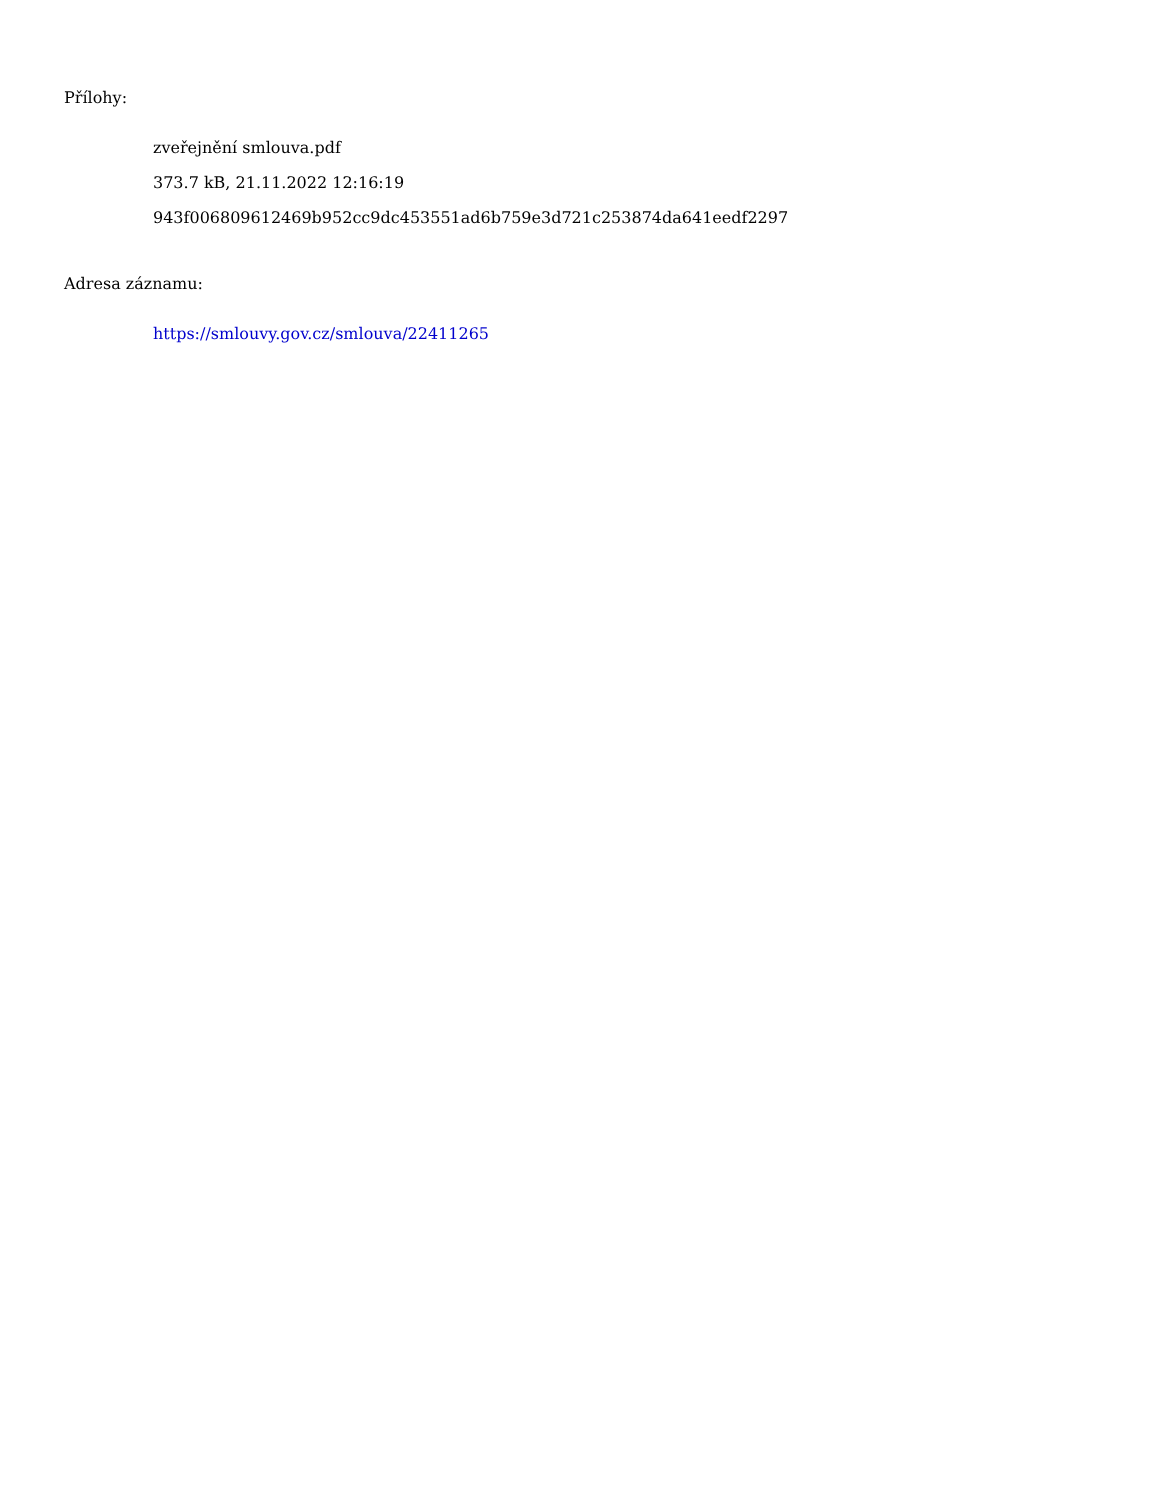Přílohy:
zveřejnění smlouva.pdf
373.7 kB, 21.11.2022 12:16:19
943f006809612469b952cc9dc453551ad6b759e3d721c253874da641eedf2297
Adresa záznamu:
https://smlouvy.gov.cz/smlouva/22411265